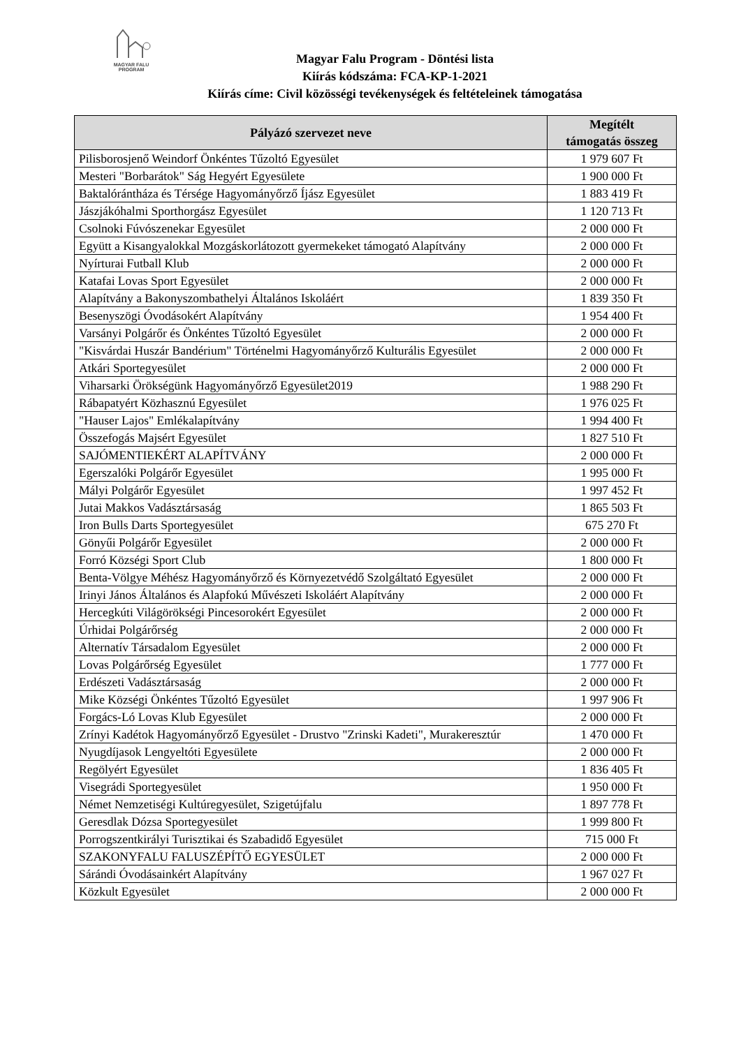MAGYAR FALU
PROGRAM
Magyar Falu Program - Döntési lista
Kiírás kódszáma: FCA-KP-1-2021
Kiírás címe: Civil közösségi tevékenységek és feltételeinek támogatása
| Pályázó szervezet neve | Megítélt támogatás összeg |
| --- | --- |
| Pilisborosjenő Weindorf Önkéntes Tűzoltó Egyesület | 1 979 607 Ft |
| Mesteri "Borbarátok" Ság Hegyért Egyesülete | 1 900 000 Ft |
| Baktalórántháza és Térsége Hagyományőrző Íjász Egyesület | 1 883 419 Ft |
| Jászjákóhalmi Sporthorgász Egyesület | 1 120 713 Ft |
| Csolnoki Fúvószenekar Egyesület | 2 000 000 Ft |
| Együtt a Kisangyalokkal Mozgáskorlátozott gyermekeket támogató Alapítvány | 2 000 000 Ft |
| Nyírturai Futball Klub | 2 000 000 Ft |
| Katafai Lovas Sport Egyesület | 2 000 000 Ft |
| Alapítvány a Bakonyszombathelyi Általános Iskoláért | 1 839 350 Ft |
| Besenyszögi Óvodásokért Alapítvány | 1 954 400 Ft |
| Varsányi Polgárőr és Önkéntes Tűzoltó Egyesület | 2 000 000 Ft |
| "Kisvárdai Huszár Bandérium" Történelmi Hagyományőrző Kulturális Egyesület | 2 000 000 Ft |
| Atkári Sportegyesület | 2 000 000 Ft |
| Viharsarki Örökségünk Hagyományőrző Egyesület2019 | 1 988 290 Ft |
| Rábapatyért Közhasznú Egyesület | 1 976 025 Ft |
| "Hauser Lajos" Emlékalapítvány | 1 994 400 Ft |
| Összefogás Majsért Egyesület | 1 827 510 Ft |
| SAJÓMENTIEKÉRT ALAPÍTVÁNY | 2 000 000 Ft |
| Egerszalóki Polgárőr Egyesület | 1 995 000 Ft |
| Mályi Polgárőr Egyesület | 1 997 452 Ft |
| Jutai Makkos Vadásztársaság | 1 865 503 Ft |
| Iron Bulls Darts Sportegyesület | 675 270 Ft |
| Gönyűi Polgárőr Egyesület | 2 000 000 Ft |
| Forró Községi Sport Club | 1 800 000 Ft |
| Benta-Völgye Méhész Hagyományőrző és Környezetvédő Szolgáltató Egyesület | 2 000 000 Ft |
| Irinyi János Általános és Alapfokú Művészeti Iskoláért Alapítvány | 2 000 000 Ft |
| Hercegkúti Világörökségi Pincesorokért Egyesület | 2 000 000 Ft |
| Úrhidai Polgárőrség | 2 000 000 Ft |
| Alternatív Társadalom Egyesület | 2 000 000 Ft |
| Lovas Polgárőrség Egyesület | 1 777 000 Ft |
| Erdészeti Vadásztársaság | 2 000 000 Ft |
| Mike Községi Önkéntes Tűzoltó Egyesület | 1 997 906 Ft |
| Forgács-Ló Lovas Klub Egyesület | 2 000 000 Ft |
| Zrínyi Kadétok Hagyományőrző Egyesület - Drustvo "Zrinski Kadeti", Murakeresztúr | 1 470 000 Ft |
| Nyugdíjasok Lengyeltóti Egyesülete | 2 000 000 Ft |
| Regölyért Egyesület | 1 836 405 Ft |
| Visegrádi Sportegyesület | 1 950 000 Ft |
| Német Nemzetiségi Kultúregyesület, Szigetújfalu | 1 897 778 Ft |
| Geresdlak Dózsa Sportegyesület | 1 999 800 Ft |
| Porrogszentkirályi Turisztikai és Szabadidő Egyesület | 715 000 Ft |
| SZAKONYFALU FALUSZÉPÍTŐ EGYESÜLET | 2 000 000 Ft |
| Sárándi Óvodásainkért Alapítvány | 1 967 027 Ft |
| Közkult Egyesület | 2 000 000 Ft |